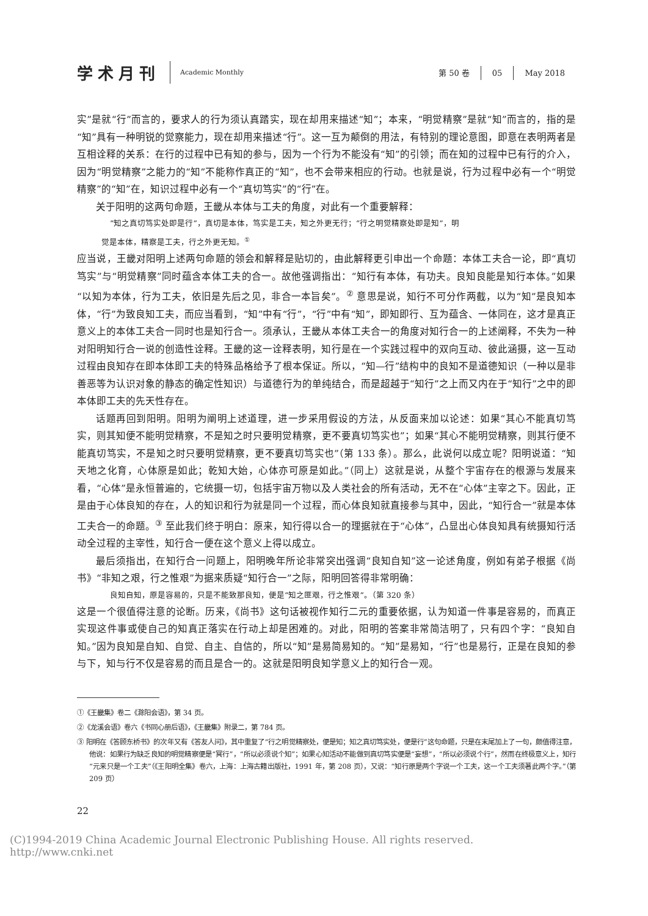学术月刊
Academic Monthly
第 50 卷 05 May 2018
实”是就“行”而言的，要求人的行为须认真踏实，现在却用来描述“知”；本来，“明觉精察”是就“知”而言的，指的是“知”具有一种明锐的觉察能力，现在却用来描述“行”。这一互为颠倒的用法，有特别的理论意图，即意在表明两者是互相诠释的关系：在行的过程中已有知的参与，因为一个行为不能没有“知”的引领；而在知的过程中已有行的介入，因为“明觉精察”之能力的“知”不能称作真正的“知”，也不会带来相应的行动。也就是说，行为过程中必有一个“明觉精察”的“知”在，知识过程中必有一个“真切笃实”的“行”在。
关于阳明的这两句命题，王畿从本体与工夫的角度，对此有一个重要解释：
“知之真切笃实处即是行”，真切是本体，笃实是工夫，知之外更无行；“行之明觉精察处即是知”，明
觉是本体，精察是工夫，行之外更无知。<sup>①</sup>
应当说，王畿对阳明上述两句命题的领会和解释是贴切的，由此解释更引申出一个命题：本体工夫合一论，即“真切笃实”与“明觉精察”同时蕴含本体工夫的合一。故他强调指出：“知行有本体，有功夫。良知良能是知行本体。”如果“以知为本体，行为工夫，依旧是先后之见，非合一本旨矣”。<sup>②</sup> 意思是说，知行不可分作两截，以为“知”是良知本体，“行”为致良知工夫，而应当看到，“知”中有“行”，“行”中有“知”，即知即行、互为蕴含、一体同在，这才是真正意义上的本体工夫合一同时也是知行合一。须承认，王畿从本体工夫合一的角度对知行合一的上述阐释，不失为一种对阳明知行合一说的创造性诠释。王畿的这一诠释表明，知行是在一个实践过程中的双向互动、彼此涵摄，这一互动过程由良知存在即本体即工夫的特殊品格给予了根本保证。所以，“知—行”结构中的良知不是道德知识（一种以是非善恶等为认识对象的静态的确定性知识）与道德行为的单纯结合，而是超越于“知行”之上而又内在于“知行”之中的即本体即工夫的先天性存在。
话题再回到阳明。阳明为阐明上述道理，进一步采用假设的方法，从反面来加以论述：如果“其心不能真切笃实，则其知便不能明觉精察，不是知之时只要明觉精察，更不要真切笃实也”；如果“其心不能明觉精察，则其行便不能真切笃实，不是知之时只要明觉精察，更不要真切笃实也”（第 133 条）。那么，此说何以成立呢？阳明说道：“知天地之化育，心体原是如此；乾知大始，心体亦可原是如此。”（同上）这就是说，从整个宇宙存在的根源与发展来看，“心体”是永恒普遍的，它统摄一切，包括宇宙万物以及人类社会的所有活动，无不在“心体”主宰之下。因此，正是由于心体良知的存在，人的知识和行为就是同一个过程，而心体良知就直接参与其中，因此，“知行合一”就是本体工夫合一的命题。<sup>③</sup> 至此我们终于明白：原来，知行得以合一的理据就在于“心体”，凸显出心体良知具有统摄知行活动全过程的主宰性，知行合一便在这个意义上得以成立。
最后须指出，在知行合一问题上，阳明晚年所论非常突出强调“良知自知”这一论述角度，例如有弟子根据《尚书》“非知之艰，行之惟艰”为据来质疑“知行合一”之际，阳明回答得非常明确：
良知自知，原是容易的，只是不能致那良知，便是“知之匪艰，行之惟艰”。（第 320 条）
这是一个很值得注意的论断。历来，《尚书》这句话被视作知行二元的重要依据，认为知道一件事是容易的，而真正实现这件事或使自己的知真正落实在行动上却是困难的。对此，阳明的答案非常简洁明了，只有四个字：“良知自知。”因为良知是自知、自觉、自主、自信的，所以“知”是易简易知的。“知”是易知，“行”也是易行，正是在良知的参与下，知与行不仅是容易的而且是合一的。这就是阳明良知学意义上的知行合一观。
①《王畿集》卷二《滁阳会语》，第 34 页。
②《龙溪会语》卷六《书同心册后语》，《王畿集》附录二，第 784 页。
③ 阳明在《答顾东桥书》的次年又有《答友人问》，其中重复了“行之明觉精察处，便是知；知之真切笃实处，便是行”这句命题，只是在末尾加上了一句，颇值得注意，他说：如果行为缺乏良知的明觉精察便是“冥行”，“所以必须说个知”；如果心知活动不能做到真切笃实便是“妄想”，“所以必须说个行”，然而在终极意义上，知行“元来只是一个工夫”（《王阳明全集》卷六，上海：上海古籍出版社，1991 年，第 208 页），又说：“知行原是两个字说一个工夫，这一个工夫须著此两个字。”（第 209 页）
22
(C)1994-2019 China Academic Journal Electronic Publishing House. All rights reserved. http://www.cnki.net